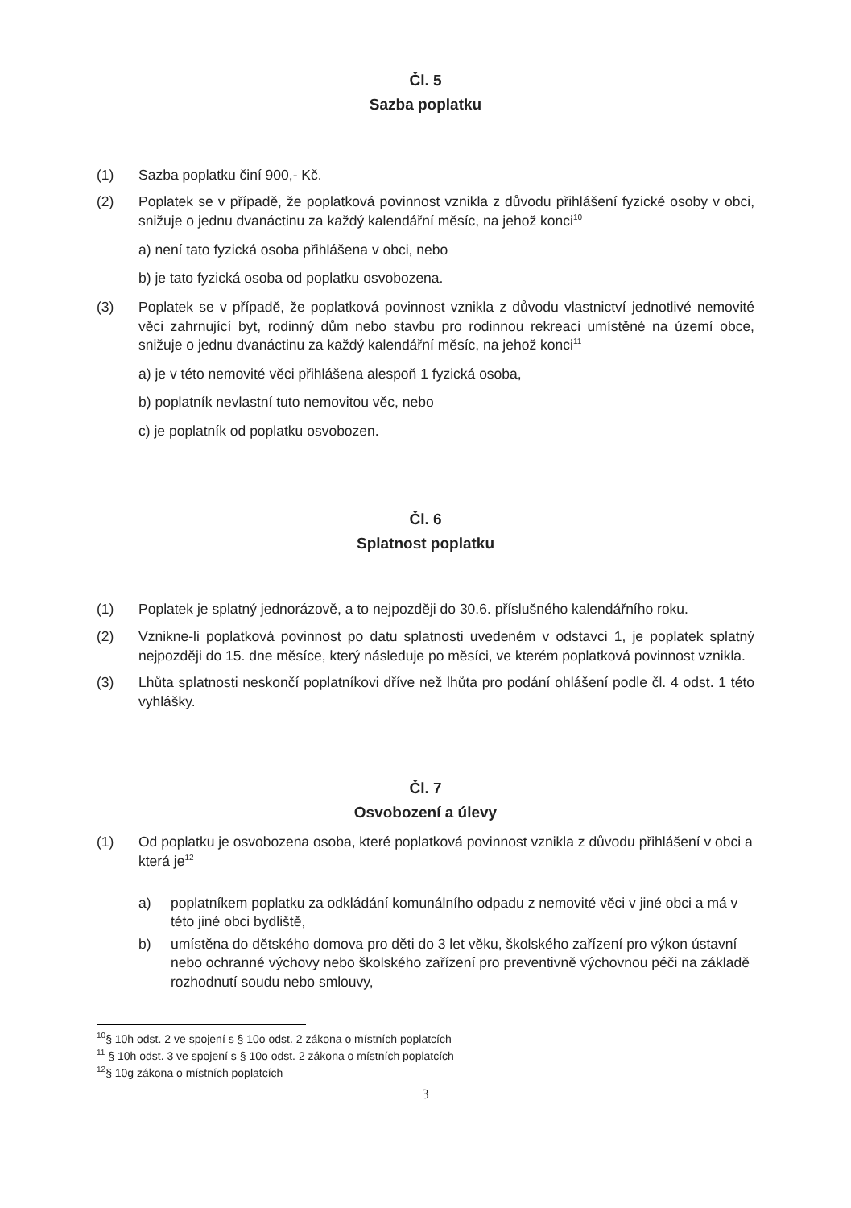Čl. 5
Sazba poplatku
(1) Sazba poplatku činí 900,- Kč.
(2) Poplatek se v případě, že poplatková povinnost vznikla z důvodu přihlášení fyzické osoby v obci, snižuje o jednu dvanáctinu za každý kalendářní měsíc, na jehož konci<sup>10</sup>
a) není tato fyzická osoba přihlášena v obci, nebo
b) je tato fyzická osoba od poplatku osvobozena.
(3) Poplatek se v případě, že poplatková povinnost vznikla z důvodu vlastnictví jednotlivé nemovité věci zahrnující byt, rodinný dům nebo stavbu pro rodinnou rekreaci umístěné na území obce, snižuje o jednu dvanáctinu za každý kalendářní měsíc, na jehož konci<sup>11</sup>
a) je v této nemovité věci přihlášena alespoň 1 fyzická osoba,
b) poplatník nevlastní tuto nemovitou věc, nebo
c) je poplatník od poplatku osvobozen.
Čl. 6
Splatnost poplatku
(1) Poplatek je splatný jednorázově, a to nejpozději do 30.6. příslušného kalendářního roku.
(2) Vznikne-li poplatková povinnost po datu splatnosti uvedeném v odstavci 1, je poplatek splatný nejpozději do 15. dne měsíce, který následuje po měsíci, ve kterém poplatková povinnost vznikla.
(3) Lhůta splatnosti neskončí poplatníkovi dříve než lhůta pro podání ohlášení podle čl. 4 odst. 1 této vyhlášky.
Čl. 7
Osvobození a úlevy
(1) Od poplatku je osvobozena osoba, které poplatková povinnost vznikla z důvodu přihlášení v obci a která je<sup>12</sup>
a) poplatníkem poplatku za odkládání komunálního odpadu z nemovité věci v jiné obci a má v této jiné obci bydliště,
b) umístěna do dětského domova pro děti do 3 let věku, školského zařízení pro výkon ústavní nebo ochranné výchovy nebo školského zařízení pro preventivně výchovnou péči na základě rozhodnutí soudu nebo smlouvy,
<sup>10</sup> § 10h odst. 2 ve spojení s § 10o odst. 2 zákona o místních poplatcích
<sup>11</sup> § 10h odst. 3 ve spojení s § 10o odst. 2 zákona o místních poplatcích
<sup>12</sup> § 10g zákona o místních poplatcích
3